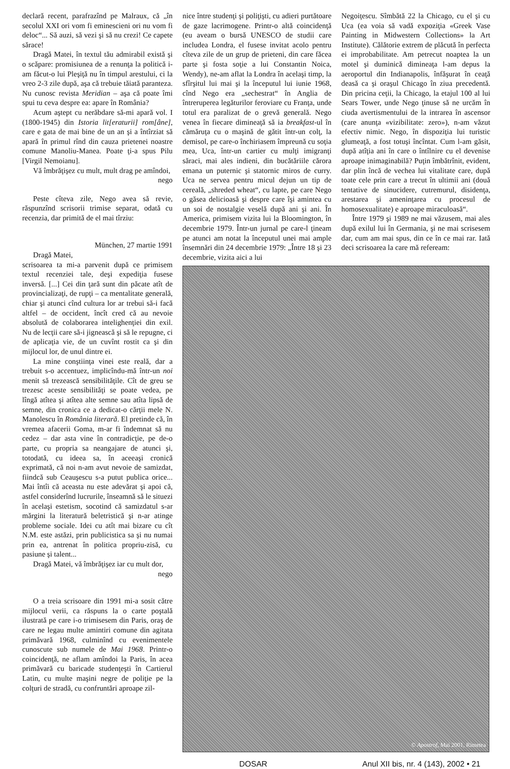declară recent, parafrazînd pe Malraux, că „în secolul XXI ori vom fi eminescieni ori nu vom fi deloc“... Să auzi, să vezi şi să nu crezi! Ce capete sărace!
Dragă Matei, în textul tău admirabil există şi o scăpare: promisiunea de a renunţa la politică i-am făcut-o lui Pleşiţă nu în timpul arestului, ci la vreo 2-3 zile după, aşa că trebuie tăiată paranteza. Nu cunosc revista Meridian – aşa că poate îmi spui tu ceva despre ea: apare în România?
Acum aştept cu nerăbdare să-mi apară vol. I (1800-1945) din Istoria lit[eraturii] rom[âne], care e gata de mai bine de un an şi a întîrziat să apară în primul rînd din cauza prietenei noastre comune Manoliu-Manea. Poate ţi-a spus Pilu [Virgil Nemoianu].
Vă îmbrăţişez cu mult, mult drag pe amîndoi,
nego
Peste cîteva zile, Nego avea să revie, răspunzînd scrisorii trimise separat, odată cu recenzia, dar primită de el mai tîrziu:
München, 27 martie 1991
Dragă Matei,
scrisoarea ta mi-a parvenit după ce primisem textul recenziei tale, deşi expediţia fusese inversă. [...] Cei din ţară sunt din păcate atît de provincializaţi, de rupţi – ca mentalitate generală, chiar şi atunci cînd cultura lor ar trebui să-i facă altfel – de occident, încît cred că au nevoie absolută de colaborarea intelighenţiei din exil. Nu de lecţii care să-i jignească şi să le repugne, ci de aplicaţia vie, de un cuvînt rostit ca şi din mijlocul lor, de unul dintre ei.
La mine conştiinţa vinei este reală, dar a trebuit s-o accentuez, implicîndu-mă într-un noi menit să trezească sensibilităţile. Cît de greu se trezesc aceste sensibilităţi se poate vedea, pe lîngă atîtea şi atîtea alte semne sau atîta lipsă de semne, din cronica ce a dedicat-o cărţii mele N. Manolescu în România literară. El pretinde că, în vremea afacerii Goma, m-ar fi îndemnat să nu cedez – dar asta vine în contradicţie, pe de-o parte, cu propria sa neangajare de atunci şi, totodată, cu ideea sa, în aceeaşi cronică exprimată, că noi n-am avut nevoie de samizdat, fiindcă sub Ceauşescu s-a putut publica orice... Mai întîi că aceasta nu este adevărat şi apoi că, astfel considerînd lucrurile, înseamnă să le situezi în acelaşi estetism, socotind că samizdatul s-ar mărgini la literatură beletristică şi n-ar atinge probleme sociale. Idei cu atît mai bizare cu cît N.M. este astăzi, prin publicistica sa şi nu numai prin ea, antrenat în politica propriu-zisă, cu pasiune şi talent...
Dragă Matei, vă îmbrăţişez iar cu mult dor,
nego
O a treia scrisoare din 1991 mi-a sosit către mijlocul verii, ca răspuns la o carte poştală ilustrată pe care i-o trimisesem din Paris, oraş de care ne legau multe amintiri comune din agitata primăvară 1968, culminînd cu evenimentele cunoscute sub numele de Mai 1968. Printr-o coincidenţă, ne aflam amîndoi la Paris, în acea primăvară cu baricade studenţeşti în Cartierul Latin, cu multe maşini negre de poliţie pe la colţuri de stradă, cu confruntări aproape zil-
nice între studenţi şi poliţişti, cu adieri purtătoare de gaze lacrimogene. Printr-o altă coincidenţă (eu aveam o bursă UNESCO de studii care includea Londra, el fusese invitat acolo pentru cîteva zile de un grup de prieteni, din care făcea parte şi fosta soţie a lui Constantin Noica, Wendy), ne-am aflat la Londra în acelaşi timp, la sfîrşitul lui mai şi la începutul lui iunie 1968, cînd Nego era „sechestrat“ în Anglia de întreruperea legăturilor feroviare cu Franţa, unde totul era paralizat de o grevă generală. Nego venea în fiecare dimineaţă să ia breakfast-ul în cămăruţa cu o maşină de gătit într-un colţ, la demisol, pe care-o închiriasem împreună cu soţia mea, Uca, într-un cartier cu mulţi imigranţi săraci, mai ales indieni, din bucătăriile cărora emana un puternic şi statornic miros de curry. Uca ne servea pentru micul dejun un tip de cereală, „shreded wheat“, cu lapte, pe care Nego o găsea delicioasă şi despre care îşi amintea cu un soi de nostalgie veselă după ani şi ani. În America, primisem vizita lui la Bloomington, în decembrie 1979. Într-un jurnal pe care-l ţineam pe atunci am notat la începutul unei mai ample însemnări din 24 decembrie 1979: „Între 18 şi 23 decembrie, vizita aici a lui
Negoiţescu. Sîmbătă 22 la Chicago, cu el şi cu Uca (ea voia să vadă expoziţia «Greek Vase Painting in Midwestern Collections» la Art Institute). Călătorie extrem de plăcută în perfecta ei improbabilitate. Am petrecut noaptea la un motel şi duminică dimineaţa l-am depus la aeroportul din Indianapolis, înfăşurat în ceaţă deasă ca şi oraşul Chicago în ziua precedentă. Din pricina ceţii, la Chicago, la etajul 100 al lui Sears Tower, unde Nego ţinuse să ne urcăm în ciuda avertismentului de la intrarea în ascensor (care anunţa «vizibilitate: zero»), n-am văzut efectiv nimic. Nego, în dispoziţia lui turistic glumeaţă, a fost totuşi încîntat. Cum l-am găsit, după atîţia ani în care o întîlnire cu el devenise aproape inimaginabilă? Puţin îmbătrînit, evident, dar plin încă de vechea lui vitalitate care, după toate cele prin care a trecut în ultimii ani (două tentative de sinucidere, cutremurul, disidenţa, arestarea şi ameninţarea cu procesul de homosexualitate) e aproape miraculoasă“.
Între 1979 şi 1989 ne mai văzusem, mai ales după exilul lui în Germania, şi ne mai scrisesem dar, cum am mai spus, din ce în ce mai rar. Iată deci scrisoarea la care mă refeream:
© Apostrof, Mai 2001, Rimetea
DOSAR Anul XII bis, nr. 4 (143), 2002 • 21